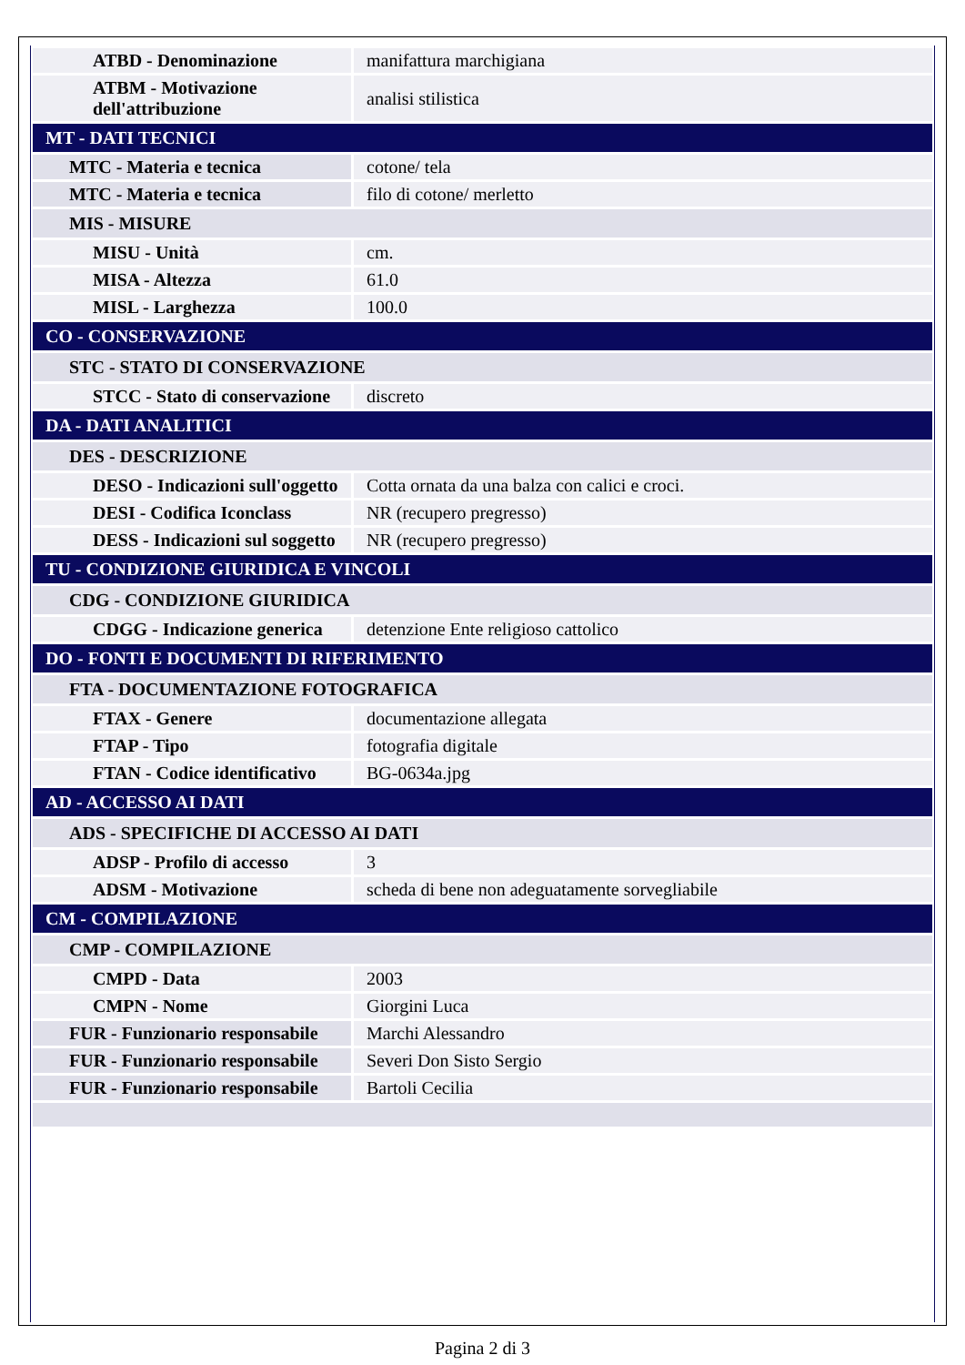| ATBD - Denominazione | manifattura marchigiana |
| ATBM - Motivazione dell'attribuzione | analisi stilistica |
| MT - DATI TECNICI | |
| MTC - Materia e tecnica | cotone/ tela |
| MTC - Materia e tecnica | filo di cotone/ merletto |
| MIS - MISURE | |
| MISU - Unità | cm. |
| MISA - Altezza | 61.0 |
| MISL - Larghezza | 100.0 |
| CO - CONSERVAZIONE | |
| STC - STATO DI CONSERVAZIONE | |
| STCC - Stato di conservazione | discreto |
| DA - DATI ANALITICI | |
| DES - DESCRIZIONE | |
| DESO - Indicazioni sull'oggetto | Cotta ornata da una balza con calici e croci. |
| DESI - Codifica Iconclass | NR (recupero pregresso) |
| DESS - Indicazioni sul soggetto | NR (recupero pregresso) |
| TU - CONDIZIONE GIURIDICA E VINCOLI | |
| CDG - CONDIZIONE GIURIDICA | |
| CDGG - Indicazione generica | detenzione Ente religioso cattolico |
| DO - FONTI E DOCUMENTI DI RIFERIMENTO | |
| FTA - DOCUMENTAZIONE FOTOGRAFICA | |
| FTAX - Genere | documentazione allegata |
| FTAP - Tipo | fotografia digitale |
| FTAN - Codice identificativo | BG-0634a.jpg |
| AD - ACCESSO AI DATI | |
| ADS - SPECIFICHE DI ACCESSO AI DATI | |
| ADSP - Profilo di accesso | 3 |
| ADSM - Motivazione | scheda di bene non adeguatamente sorvegliabile |
| CM - COMPILAZIONE | |
| CMP - COMPILAZIONE | |
| CMPD - Data | 2003 |
| CMPN - Nome | Giorgini Luca |
| FUR - Funzionario responsabile | Marchi Alessandro |
| FUR - Funzionario responsabile | Severi Don Sisto Sergio |
| FUR - Funzionario responsabile | Bartoli Cecilia |
Pagina 2 di 3